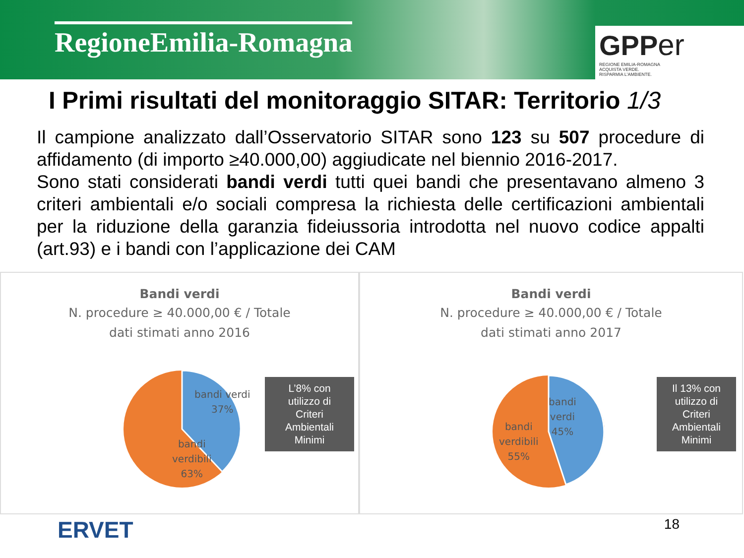RegioneEmilia-Romagna
GPP er
REGIONE EMILIA-ROMAGNA
ACQUISTA VERDE.
RISPARMIA L'AMBIENTE.
I Primi risultati del monitoraggio SITAR: Territorio 1/3
Il campione analizzato dall’Osservatorio SITAR sono 123 su 507 procedure di affidamento (di importo ≥40.000,00) aggiudicate nel biennio 2016-2017.
Sono stati considerati bandi verdi tutti quei bandi che presentavano almeno 3 criteri ambientali e/o sociali compresa la richiesta delle certificazioni ambientali per la riduzione della garanzia fideiussoria introdotta nel nuovo codice appalti (art.93) e i bandi con l’applicazione dei CAM
Bandi verdi
N. procedure ≥ 40.000,00 € / Totale
dati stimati anno 2016
bandi verdi
37%
bandi
verdibili
63%
L’8% con
utilizzo di
Criteri
Ambientali
Minimi
Bandi verdi
N. procedure ≥ 40.000,00 € / Totale
dati stimati anno 2017
bandi
verdi
45%
bandi
verdibili
55%
Il 13% con
utilizzo di
Criteri
Ambientali
Minimi
ERVET
18